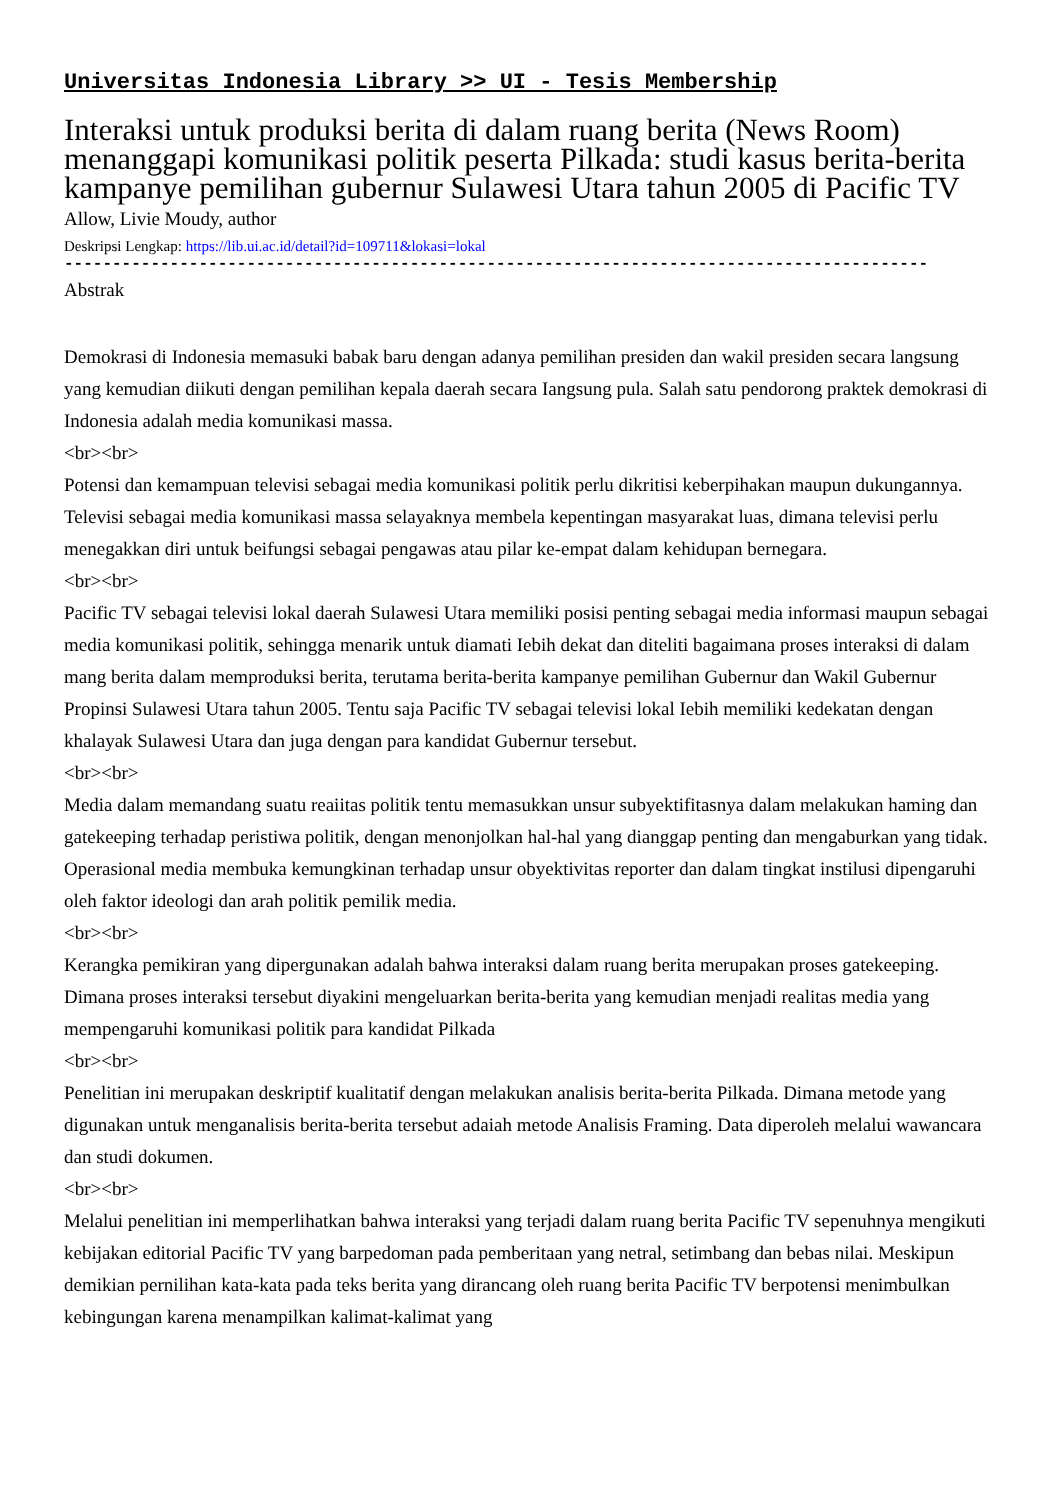Universitas Indonesia Library >> UI - Tesis Membership
Interaksi untuk produksi berita di dalam ruang berita (News Room) menanggapi komunikasi politik peserta Pilkada: studi kasus berita-berita kampanye pemilihan gubernur Sulawesi Utara tahun 2005 di Pacific TV
Allow, Livie Moudy, author
Deskripsi Lengkap: https://lib.ui.ac.id/detail?id=109711&lokasi=lokal
------------------------------------------------------------------------------------------
Abstrak
Demokrasi di Indonesia memasuki babak baru dengan adanya pemilihan presiden dan wakil presiden secara langsung yang kemudian diikuti dengan pemilihan kepala daerah secara Iangsung pula. Salah satu pendorong praktek demokrasi di Indonesia adalah media komunikasi massa.
<br><br>
Potensi dan kemampuan televisi sebagai media komunikasi politik perlu dikritisi keberpihakan maupun dukungannya. Televisi sebagai media komunikasi massa selayaknya membela kepentingan masyarakat luas, dimana televisi perlu menegakkan diri untuk beifungsi sebagai pengawas atau pilar ke-empat dalam kehidupan bernegara.
<br><br>
Pacific TV sebagai televisi lokal daerah Sulawesi Utara memiliki posisi penting sebagai media informasi maupun sebagai media komunikasi politik, sehingga menarik untuk diamati Iebih dekat dan diteliti bagaimana proses interaksi di dalam mang berita dalam memproduksi berita, terutama berita-berita kampanye pemilihan Gubernur dan Wakil Gubernur Propinsi Sulawesi Utara tahun 2005. Tentu saja Pacific TV sebagai televisi lokal Iebih memiliki kedekatan dengan khalayak Sulawesi Utara dan juga dengan para kandidat Gubernur tersebut.
<br><br>
Media dalam memandang suatu reaiitas politik tentu memasukkan unsur subyektifitasnya dalam melakukan haming dan gatekeeping terhadap peristiwa politik, dengan menonjolkan hal-hal yang dianggap penting dan mengaburkan yang tidak. Operasional media membuka kemungkinan terhadap unsur obyektivitas reporter dan dalam tingkat instilusi dipengaruhi oleh faktor ideologi dan arah politik pemilik media.
<br><br>
Kerangka pemikiran yang dipergunakan adalah bahwa interaksi dalam ruang berita merupakan proses gatekeeping. Dimana proses interaksi tersebut diyakini mengeluarkan berita-berita yang kemudian menjadi realitas media yang mempengaruhi komunikasi politik para kandidat Pilkada
<br><br>
Penelitian ini merupakan deskriptif kualitatif dengan melakukan analisis berita-berita Pilkada. Dimana metode yang digunakan untuk menganalisis berita-berita tersebut adaiah metode Analisis Framing. Data diperoleh melalui wawancara dan studi dokumen.
<br><br>
Melalui penelitian ini memperlihatkan bahwa interaksi yang terjadi dalam ruang berita Pacific TV sepenuhnya mengikuti kebijakan editorial Pacific TV yang barpedoman pada pemberitaan yang netral, setimbang dan bebas nilai. Meskipun demikian pernilihan kata-kata pada teks berita yang dirancang oleh ruang berita Pacific TV berpotensi menimbulkan kebingungan karena menampilkan kalimat-kalimat yang